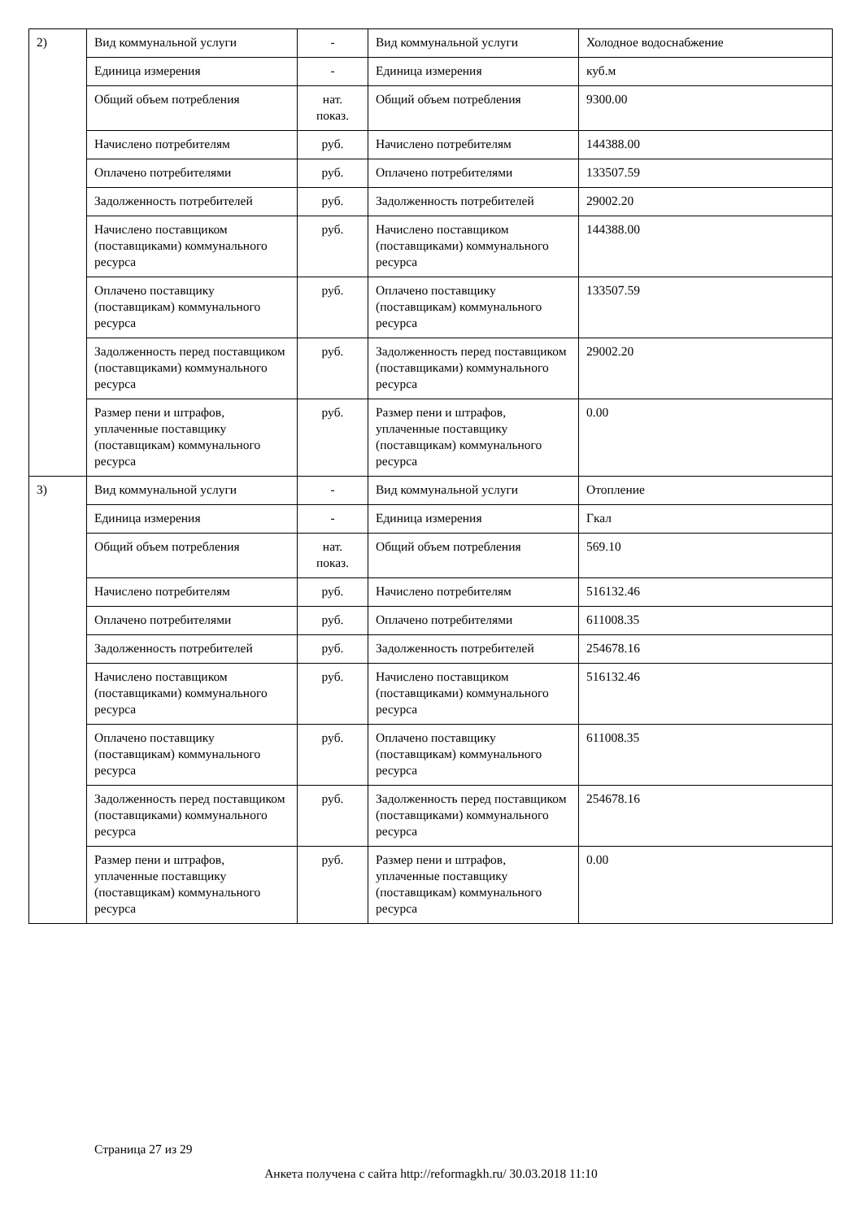| 2) | Вид коммунальной услуги | - | Вид коммунальной услуги | Холодное водоснабжение |
| | Единица измерения | - | Единица измерения | куб.м |
| | Общий объем потребления | нат. показ. | Общий объем потребления | 9300.00 |
| | Начислено потребителям | руб. | Начислено потребителям | 144388.00 |
| | Оплачено потребителями | руб. | Оплачено потребителями | 133507.59 |
| | Задолженность потребителей | руб. | Задолженность потребителей | 29002.20 |
| | Начислено поставщиком (поставщиками) коммунального ресурса | руб. | Начислено поставщиком (поставщиками) коммунального ресурса | 144388.00 |
| | Оплачено поставщику (поставщикам) коммунального ресурса | руб. | Оплачено поставщику (поставщикам) коммунального ресурса | 133507.59 |
| | Задолженность перед поставщиком (поставщиками) коммунального ресурса | руб. | Задолженность перед поставщиком (поставщиками) коммунального ресурса | 29002.20 |
| | Размер пени и штрафов, уплаченные поставщику (поставщикам) коммунального ресурса | руб. | Размер пени и штрафов, уплаченные поставщику (поставщикам) коммунального ресурса | 0.00 |
| 3) | Вид коммунальной услуги | - | Вид коммунальной услуги | Отопление |
| | Единица измерения | - | Единица измерения | Гкал |
| | Общий объем потребления | нат. показ. | Общий объем потребления | 569.10 |
| | Начислено потребителям | руб. | Начислено потребителям | 516132.46 |
| | Оплачено потребителями | руб. | Оплачено потребителями | 611008.35 |
| | Задолженность потребителей | руб. | Задолженность потребителей | 254678.16 |
| | Начислено поставщиком (поставщиками) коммунального ресурса | руб. | Начислено поставщиком (поставщиками) коммунального ресурса | 516132.46 |
| | Оплачено поставщику (поставщикам) коммунального ресурса | руб. | Оплачено поставщику (поставщикам) коммунального ресурса | 611008.35 |
| | Задолженность перед поставщиком (поставщиками) коммунального ресурса | руб. | Задолженность перед поставщиком (поставщиками) коммунального ресурса | 254678.16 |
| | Размер пени и штрафов, уплаченные поставщику (поставщикам) коммунального ресурса | руб. | Размер пени и штрафов, уплаченные поставщику (поставщикам) коммунального ресурса | 0.00 |
Страница 27 из 29
Анкета получена с сайта http://reformagkh.ru/ 30.03.2018 11:10